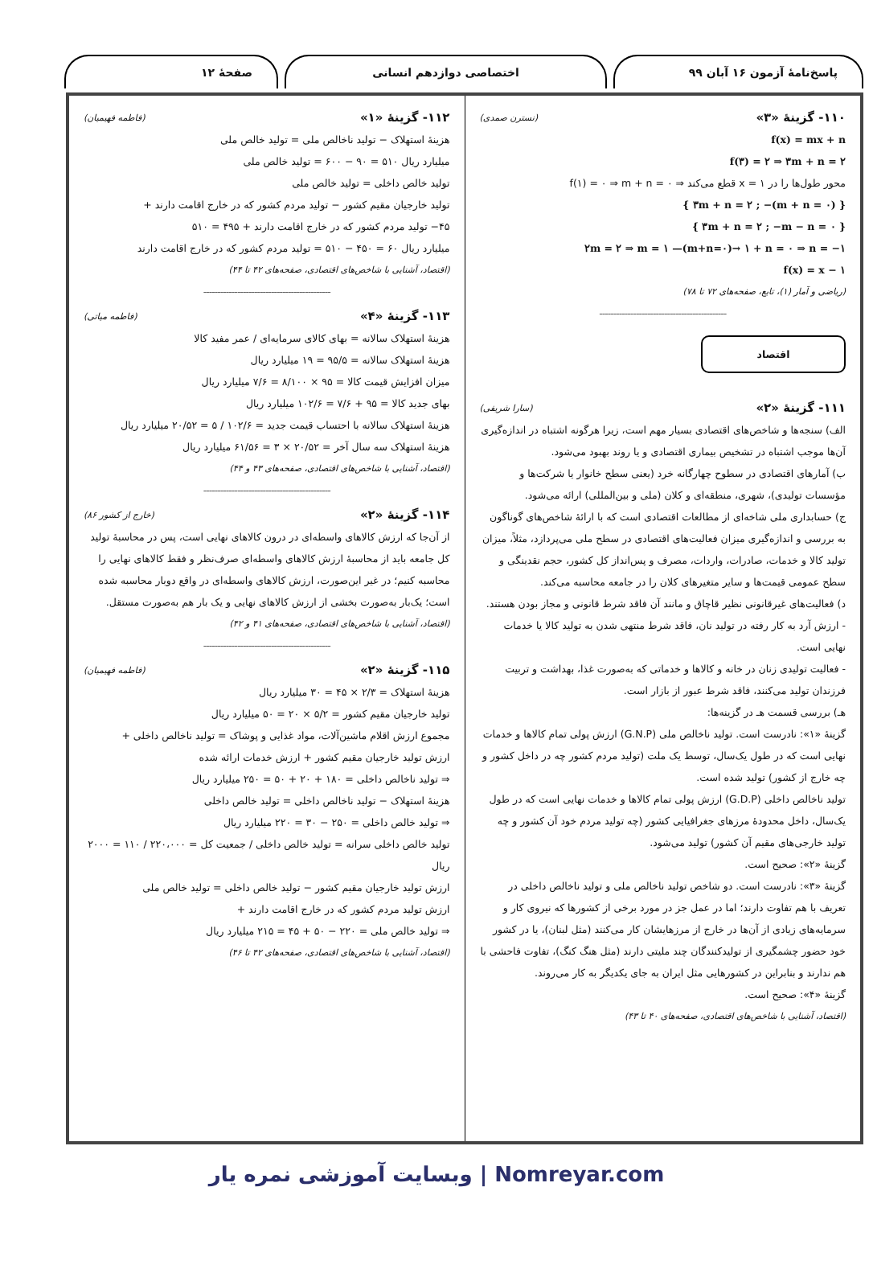پاسخ‌نامهٔ آزمون ۱۶ آبان ۹۹ اختصاصی دوازدهم انسانی صفحهٔ ۱۲
۱۱۰- گزینهٔ «۳» (نسترن صمدی)
f(x) = mx + n
f(۳) = ۲ ⇒ ۳m + n = ۲
محور طول‌ها را در x = ۱ قطع می‌کند ⇒ f(۱) = ۰ ⇒ m + n = ۰
{ ۳m + n = ۲ ; −(m + n = ۰) }
{ ۳m + n = ۲ ; −m − n = ۰ }
۲m = ۲ ⇒ m = ۱ —(m+n=۰)→ ۱ + n = ۰ ⇒ n = −۱
f(x) = x − ۱
(ریاضی و آمار (۱)، تابع، صفحه‌های ۷۲ تا ۷۸)
---------------------------------------------
اقتصاد
۱۱۱- گزینهٔ «۲» (سارا شریفی)
الف) سنجه‌ها و شاخص‌های اقتصادی بسیار مهم است، زیرا هرگونه اشتباه در اندازه‌گیری آن‌ها موجب اشتباه در تشخیص بیماری اقتصادی و یا روند بهبود می‌شود.
ب) آمارهای اقتصادی در سطوح چهارگانه خرد (یعنی سطح خانوار یا شرکت‌ها و مؤسسات تولیدی)، شهری، منطقه‌ای و کلان (ملی و بین‌المللی) ارائه می‌شود.
ج) حسابداری ملی شاخه‌ای از مطالعات اقتصادی است که با ارائهٔ شاخص‌های گوناگون به بررسی و اندازه‌گیری میزان فعالیت‌های اقتصادی در سطح ملی می‌پردازد، مثلاً، میزان تولید کالا و خدمات، صادرات، واردات، مصرف و پس‌انداز کل کشور، حجم نقدینگی و سطح عمومی قیمت‌ها و سایر متغیرهای کلان را در جامعه محاسبه می‌کند.
د) فعالیت‌های غیرقانونی نظیر قاچاق و مانند آن فاقد شرط قانونی و مجاز بودن هستند.
- ارزش آرد به کار رفته در تولید نان، فاقد شرط منتهی شدن به تولید کالا یا خدمات نهایی است.
- فعالیت تولیدی زنان در خانه و کالاها و خدماتی که به‌صورت غذا، بهداشت و تربیت فرزندان تولید می‌کنند، فاقد شرط عبور از بازار است.
هـ) بررسی قسمت هـ در گزینه‌ها:
گزینهٔ «۱»: نادرست است. تولید ناخالص ملی (G.N.P) ارزش پولی تمام کالاها و خدمات نهایی است که در طول یک‌سال، توسط یک ملت (تولید مردم کشور چه در داخل کشور و چه خارج از کشور) تولید شده است.
تولید ناخالص داخلی (G.D.P) ارزش پولی تمام کالاها و خدمات نهایی است که در طول یک‌سال، داخل محدودهٔ مرزهای جغرافیایی کشور (چه تولید مردم خود آن کشور و چه تولید خارجی‌های مقیم آن کشور) تولید می‌شود.
گزینهٔ «۲»: صحیح است.
گزینهٔ «۳»: نادرست است. دو شاخص تولید ناخالص ملی و تولید ناخالص داخلی در تعریف با هم تفاوت دارند؛ اما در عمل جز در مورد برخی از کشورها که نیروی کار و سرمایه‌های زیادی از آن‌ها در خارج از مرزهایشان کار می‌کنند (مثل لبنان)، یا در کشور خود حضور چشمگیری از تولیدکنندگان چند ملیتی دارند (مثل هنگ کنگ)، تفاوت فاحشی با هم ندارند و بنابراین در کشورهایی مثل ایران به جای یکدیگر به کار می‌روند.
گزینهٔ «۴»: صحیح است.
(اقتصاد، آشنایی با شاخص‌های اقتصادی، صفحه‌های ۴۰ تا ۴۳)
۱۱۲- گزینهٔ «۱» (فاطمه فهیمیان)
هزینهٔ استهلاک − تولید ناخالص ملی = تولید خالص ملی
میلیارد ریال ۵۱۰ = ۹۰ − ۶۰۰ = تولید خالص ملی
تولید خالص داخلی = تولید خالص ملی
تولید خارجیان مقیم کشور − تولید مردم کشور که در خارج اقامت دارند +
۴۵− تولید مردم کشور که در خارج اقامت دارند + ۴۹۵ = ۵۱۰
میلیارد ریال ۶۰ = ۴۵۰ − ۵۱۰ = تولید مردم کشور که در خارج اقامت دارند
(اقتصاد، آشنایی با شاخص‌های اقتصادی، صفحه‌های ۴۲ تا ۴۴)
---------------------------------------------
۱۱۳- گزینهٔ «۴» (فاطمه میاتی)
هزینهٔ استهلاک سالانه = بهای کالای سرمایه‌ای / عمر مفید کالا
هزینهٔ استهلاک سالانه = ۹۵/۵ = ۱۹ میلیارد ریال
میزان افزایش قیمت کالا = ۹۵ × ۸/۱۰۰ = ۷/۶ میلیارد ریال
بهای جدید کالا = ۹۵ + ۷/۶ = ۱۰۲/۶ میلیارد ریال
هزینهٔ استهلاک سالانه با احتساب قیمت جدید = ۱۰۲/۶ / ۵ = ۲۰/۵۲ میلیارد ریال
هزینهٔ استهلاک سه سال آخر = ۲۰/۵۲ × ۳ = ۶۱/۵۶ میلیارد ریال
(اقتصاد، آشنایی با شاخص‌های اقتصادی، صفحه‌های ۴۳ و ۴۴)
---------------------------------------------
۱۱۴- گزینهٔ «۲» (خارج از کشور ۸۶)
از آن‌جا که ارزش کالاهای واسطه‌ای در درون کالاهای نهایی است، پس در محاسبهٔ تولید کل جامعه باید از محاسبهٔ ارزش کالاهای واسطه‌ای صرف‌نظر و فقط کالاهای نهایی را محاسبه کنیم؛ در غیر این‌صورت، ارزش کالاهای واسطه‌ای در واقع دوبار محاسبه شده است؛ یک‌بار به‌صورت بخشی از ارزش کالاهای نهایی و یک بار هم به‌صورت مستقل.
(اقتصاد، آشنایی با شاخص‌های اقتصادی، صفحه‌های ۴۱ و ۴۲)
---------------------------------------------
۱۱۵- گزینهٔ «۲» (فاطمه فهیمیان)
هزینهٔ استهلاک = ۲/۳ × ۴۵ = ۳۰ میلیارد ریال
تولید خارجیان مقیم کشور = ۵/۲ × ۲۰ = ۵۰ میلیارد ریال
مجموع ارزش اقلام ماشین‌آلات، مواد غذایی و پوشاک = تولید ناخالص داخلی +
ارزش تولید خارجیان مقیم کشور + ارزش خدمات ارائه شده
⇒ تولید ناخالص داخلی = ۱۸۰ + ۲۰ + ۵۰ = ۲۵۰ میلیارد ریال
هزینهٔ استهلاک − تولید ناخالص داخلی = تولید خالص داخلی
⇒ تولید خالص داخلی = ۲۵۰ − ۳۰ = ۲۲۰ میلیارد ریال
تولید خالص داخلی سرانه = تولید خالص داخلی / جمعیت کل = ۲۲۰،۰۰۰ / ۱۱۰ = ۲۰۰۰ ریال
ارزش تولید خارجیان مقیم کشور − تولید خالص داخلی = تولید خالص ملی
ارزش تولید مردم کشور که در خارج اقامت دارند +
⇒ تولید خالص ملی = ۲۲۰ − ۵۰ + ۴۵ = ۲۱۵ میلیارد ریال
(اقتصاد، آشنایی با شاخص‌های اقتصادی، صفحه‌های ۴۲ تا ۴۶)
Nomreyar.com | وبسایت آموزشی نمره یار